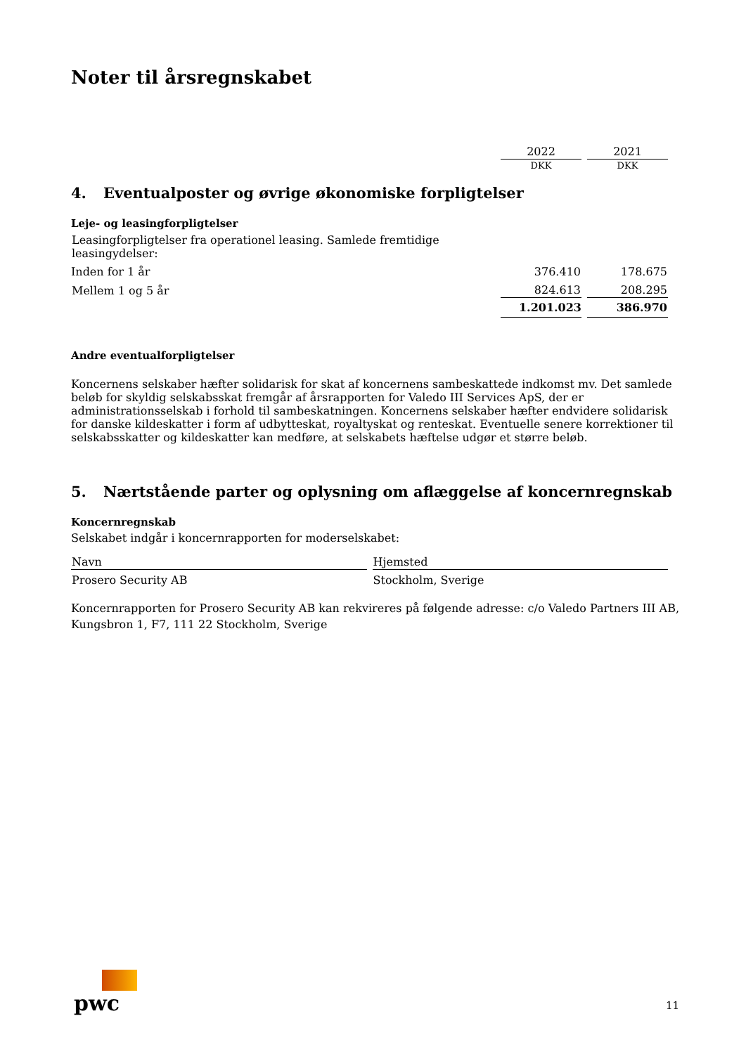Noter til årsregnskabet
| | 2022 | 2021 |
| | DKK | DKK |
4. Eventualposter og øvrige økonomiske forpligtelser
Leje- og leasingforpligtelser
| Leasingforpligtelser fra operationel leasing. Samlede fremtidige leasingydelser: | | |
| Inden for 1 år | 376.410 | 178.675 |
| Mellem 1 og 5 år | 824.613 | 208.295 |
| | 1.201.023 | 386.970 |
Andre eventualforpligtelser
Koncernens selskaber hæfter solidarisk for skat af koncernens sambeskattede indkomst mv. Det samlede beløb for skyldig selskabsskat fremgår af årsrapporten for Valedo III Services ApS, der er administrationsselskab i forhold til sambeskatningen. Koncernens selskaber hæfter endvidere solidarisk for danske kildeskatter i form af udbytteskat, royaltyskat og renteskat. Eventuelle senere korrektioner til selskabsskatter og kildeskatter kan medføre, at selskabets hæftelse udgør et større beløb.
5. Nærtstående parter og oplysning om aflæggelse af koncernregnskab
Koncernregnskab
Selskabet indgår i koncernrapporten for moderselskabet:
| Navn | Hjemsted |
| --- | --- |
| Prosero Security AB | Stockholm, Sverige |
Koncernrapporten for Prosero Security AB kan rekvireres på følgende adresse: c/o Valedo Partners III AB, Kungsbron 1, F7, 111 22 Stockholm, Sverige
pwc 11